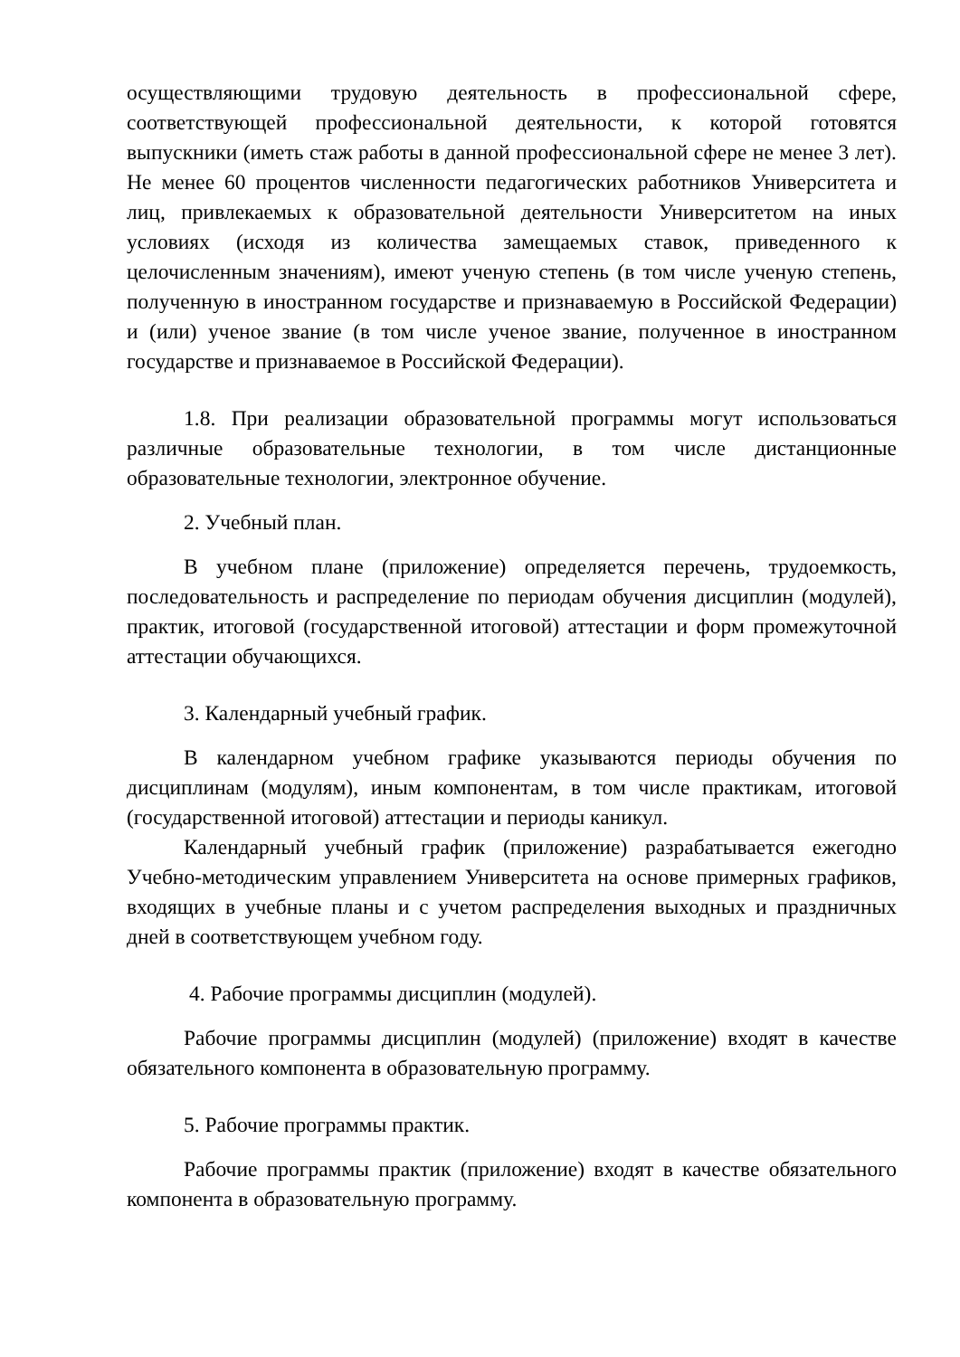осуществляющими трудовую деятельность в профессиональной сфере, соответствующей профессиональной деятельности, к которой готовятся выпускники (иметь стаж работы в данной профессиональной сфере не менее 3 лет). Не менее 60 процентов численности педагогических работников Университета и лиц, привлекаемых к образовательной деятельности Университетом на иных условиях (исходя из количества замещаемых ставок, приведенного к целочисленным значениям), имеют ученую степень (в том числе ученую степень, полученную в иностранном государстве и признаваемую в Российской Федерации) и (или) ученое звание (в том числе ученое звание, полученное в иностранном государстве и признаваемое в Российской Федерации).
1.8. При реализации образовательной программы могут использоваться различные образовательные технологии, в том числе дистанционные образовательные технологии, электронное обучение.
2. Учебный план.
В учебном плане (приложение) определяется перечень, трудоемкость, последовательность и распределение по периодам обучения дисциплин (модулей), практик, итоговой (государственной итоговой) аттестации и форм промежуточной аттестации обучающихся.
3. Календарный учебный график.
В календарном учебном графике указываются периоды обучения по дисциплинам (модулям), иным компонентам, в том числе практикам, итоговой (государственной итоговой) аттестации и периоды каникул.
Календарный учебный график (приложение) разрабатывается ежегодно Учебно-методическим управлением Университета на основе примерных графиков, входящих в учебные планы и с учетом распределения выходных и праздничных дней в соответствующем учебном году.
4. Рабочие программы дисциплин (модулей).
Рабочие программы дисциплин (модулей) (приложение) входят в качестве обязательного компонента в образовательную программу.
5. Рабочие программы практик.
Рабочие программы практик (приложение) входят в качестве обязательного компонента в образовательную программу.